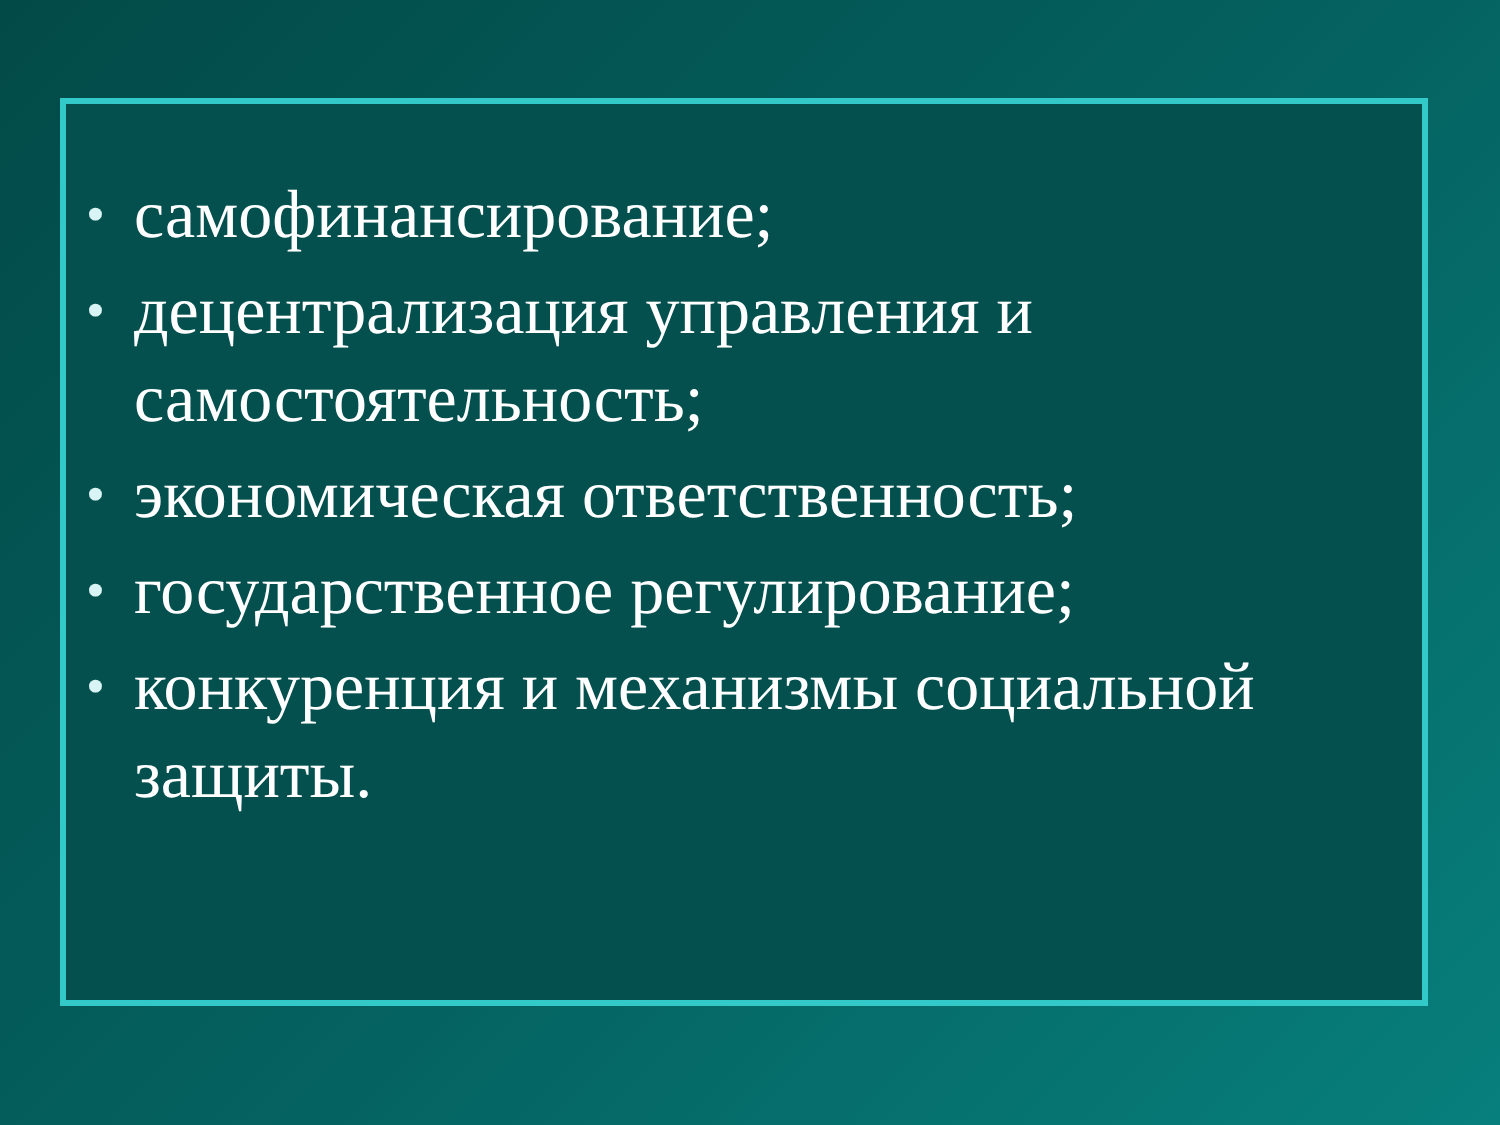• самофинансирование;
• децентрализация управления и самостоятельность;
• экономическая ответственность;
• государственное регулирование;
• конкуренция и механизмы социальной защиты.